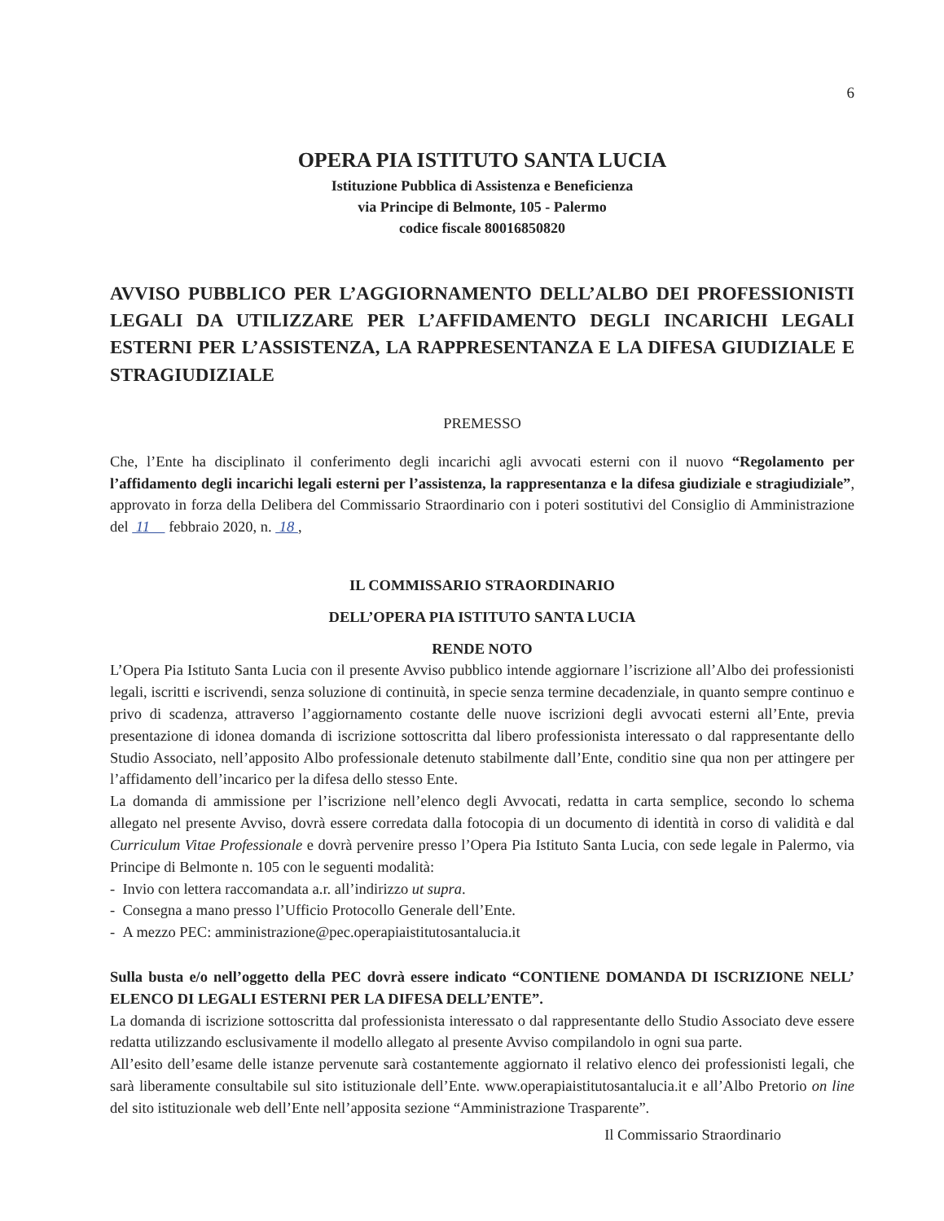6
OPERA PIA ISTITUTO SANTA LUCIA
Istituzione Pubblica di Assistenza e Beneficienza
via Principe di Belmonte, 105 - Palermo
codice fiscale 80016850820
AVVISO PUBBLICO PER L’AGGIORNAMENTO DELL’ALBO DEI PROFESSIONISTI LEGALI DA UTILIZZARE PER L’AFFIDAMENTO DEGLI INCARICHI LEGALI ESTERNI PER L’ASSISTENZA, LA RAPPRESENTANZA E LA DIFESA GIUDIZIALE E STRAGIUDIZIALE
PREMESSO
Che, l’Ente ha disciplinato il conferimento degli incarichi agli avvocati esterni con il nuovo “Regolamento per l’affidamento degli incarichi legali esterni per l’assistenza, la rappresentanza e la difesa giudiziale e stragiudiziale”, approvato in forza della Delibera del Commissario Straordinario con i poteri sostitutivi del Consiglio di Amministrazione del 11 febbraio 2020, n. 18 ,
IL COMMISSARIO STRAORDINARIO
DELL’OPERA PIA ISTITUTO SANTA LUCIA
RENDE NOTO
L’Opera Pia Istituto Santa Lucia con il presente Avviso pubblico intende aggiornare l’iscrizione all’Albo dei professionisti legali, iscritti e iscrivendi, senza soluzione di continuità, in specie senza termine decadenziale, in quanto sempre continuo e privo di scadenza, attraverso l’aggiornamento costante delle nuove iscrizioni degli avvocati esterni all’Ente, previa presentazione di idonea domanda di iscrizione sottoscritta dal libero professionista interessato o dal rappresentante dello Studio Associato, nell’apposito Albo professionale detenuto stabilmente dall’Ente, conditio sine qua non per attingere per l’affidamento dell’incarico per la difesa dello stesso Ente.
La domanda di ammissione per l’iscrizione nell’elenco degli Avvocati, redatta in carta semplice, secondo lo schema allegato nel presente Avviso, dovrà essere corredata dalla fotocopia di un documento di identità in corso di validità e dal Curriculum Vitae Professionale e dovrà pervenire presso l’Opera Pia Istituto Santa Lucia, con sede legale in Palermo, via Principe di Belmonte n. 105 con le seguenti modalità:
- Invio con lettera raccomandata a.r. all’indirizzo ut supra.
- Consegna a mano presso l’Ufficio Protocollo Generale dell’Ente.
- A mezzo PEC: amministrazione@pec.operapiaistitutosantalucia.it
Sulla busta e/o nell’oggetto della PEC dovrà essere indicato “CONTIENE DOMANDA DI ISCRIZIONE NELL’ ELENCO DI LEGALI ESTERNI PER LA DIFESA DELL’ENTE”.
La domanda di iscrizione sottoscritta dal professionista interessato o dal rappresentante dello Studio Associato deve essere redatta utilizzando esclusivamente il modello allegato al presente Avviso compilandolo in ogni sua parte.
All’esito dell’esame delle istanze pervenute sarà costantemente aggiornato il relativo elenco dei professionisti legali, che sarà liberamente consultabile sul sito istituzionale dell’Ente. www.operapiaistitutosantalucia.it e all’Albo Pretorio on line del sito istituzionale web dell’Ente nell’apposita sezione “Amministrazione Trasparente”.
Il Commissario Straordinario